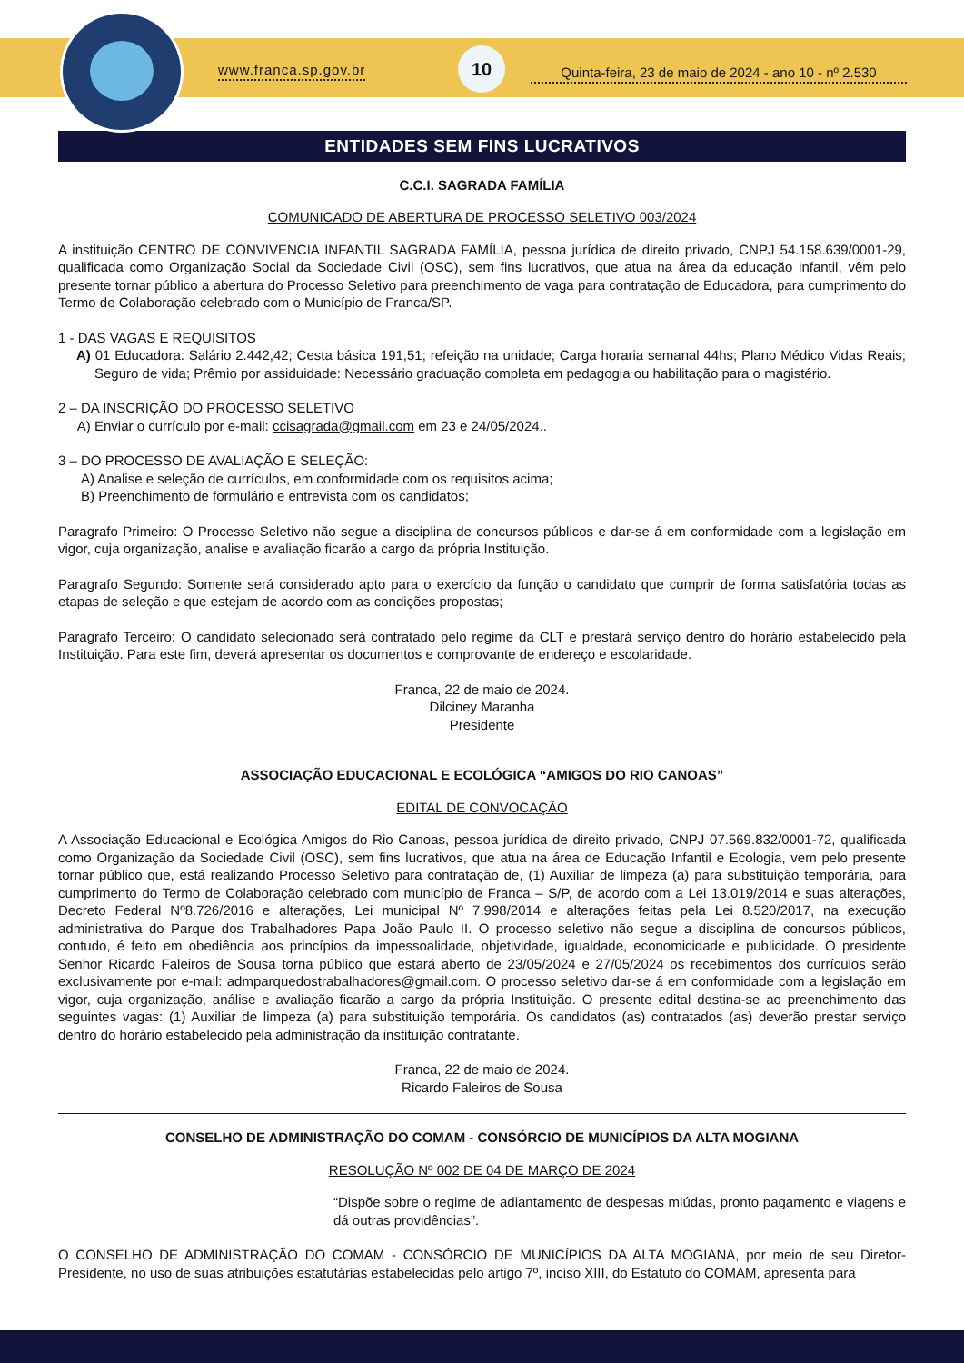www.franca.sp.gov.br
10
Quinta-feira, 23 de maio de 2024 - ano 10 - nº 2.530
ENTIDADES SEM FINS LUCRATIVOS
C.C.I. SAGRADA FAMÍLIA
COMUNICADO DE ABERTURA DE PROCESSO SELETIVO 003/2024
A instituição CENTRO DE CONVIVENCIA INFANTIL SAGRADA FAMÍLIA, pessoa jurídica de direito privado, CNPJ 54.158.639/0001-29, qualificada como Organização Social da Sociedade Civil (OSC), sem fins lucrativos, que atua na área da educação infantil, vêm pelo presente tornar público a abertura do Processo Seletivo para preenchimento de vaga para contratação de Educadora, para cumprimento do Termo de Colaboração celebrado com o Município de Franca/SP.
1 - DAS VAGAS E REQUISITOS
A) 01 Educadora: Salário 2.442,42; Cesta básica 191,51; refeição na unidade; Carga horaria semanal 44hs; Plano Médico Vidas Reais; Seguro de vida; Prêmio por assiduidade: Necessário graduação completa em pedagogia ou habilitação para o magistério.
2 – DA INSCRIÇÃO DO PROCESSO SELETIVO
A) Enviar o currículo por e-mail: ccisagrada@gmail.com em 23 e 24/05/2024..
3 – DO PROCESSO DE AVALIAÇÃO E SELEÇÃO:
A) Analise e seleção de currículos, em conformidade com os requisitos acima;
B) Preenchimento de formulário e entrevista com os candidatos;
Paragrafo Primeiro: O Processo Seletivo não segue a disciplina de concursos públicos e dar-se á em conformidade com a legislação em vigor, cuja organização, analise e avaliação ficarão a cargo da própria Instituição.
Paragrafo Segundo: Somente será considerado apto para o exercício da função o candidato que cumprir de forma satisfatória todas as etapas de seleção e que estejam de acordo com as condições propostas;
Paragrafo Terceiro: O candidato selecionado será contratado pelo regime da CLT e prestará serviço dentro do horário estabelecido pela Instituição. Para este fim, deverá apresentar os documentos e comprovante de endereço e escolaridade.
Franca, 22 de maio de 2024.
Dilciney Maranha
Presidente
ASSOCIAÇÃO EDUCACIONAL E ECOLÓGICA “AMIGOS DO RIO CANOAS”
EDITAL DE CONVOCAÇÃO
A Associação Educacional e Ecológica Amigos do Rio Canoas, pessoa jurídica de direito privado, CNPJ 07.569.832/0001-72, qualificada como Organização da Sociedade Civil (OSC), sem fins lucrativos, que atua na área de Educação Infantil e Ecologia, vem pelo presente tornar público que, está realizando Processo Seletivo para contratação de, (1) Auxiliar de limpeza (a) para substituição temporária, para cumprimento do Termo de Colaboração celebrado com município de Franca – S/P, de acordo com a Lei 13.019/2014 e suas alterações, Decreto Federal Nº8.726/2016 e alterações, Lei municipal Nº 7.998/2014 e alterações feitas pela Lei 8.520/2017, na execução administrativa do Parque dos Trabalhadores Papa João Paulo II. O processo seletivo não segue a disciplina de concursos públicos, contudo, é feito em obediência aos princípios da impessoalidade, objetividade, igualdade, economicidade e publicidade. O presidente Senhor Ricardo Faleiros de Sousa torna público que estará aberto de 23/05/2024 e 27/05/2024 os recebimentos dos currículos serão exclusivamente por e-mail: admparquedostrabalhadores@gmail.com. O processo seletivo dar-se á em conformidade com a legislação em vigor, cuja organização, análise e avaliação ficarão a cargo da própria Instituição. O presente edital destina-se ao preenchimento das seguintes vagas: (1) Auxiliar de limpeza (a) para substituição temporária. Os candidatos (as) contratados (as) deverão prestar serviço dentro do horário estabelecido pela administração da instituição contratante.
Franca, 22 de maio de 2024.
Ricardo Faleiros de Sousa
CONSELHO DE ADMINISTRAÇÃO DO COMAM - CONSÓRCIO DE MUNICÍPIOS DA ALTA MOGIANA
RESOLUÇÃO Nº 002 DE 04 DE MARÇO DE 2024
“Dispõe sobre o regime de adiantamento de despesas miúdas, pronto pagamento e viagens e dá outras providências”.
O CONSELHO DE ADMINISTRAÇÃO DO COMAM - CONSÓRCIO DE MUNICÍPIOS DA ALTA MOGIANA, por meio de seu Diretor-Presidente, no uso de suas atribuições estatutárias estabelecidas pelo artigo 7º, inciso XIII, do Estatuto do COMAM, apresenta para